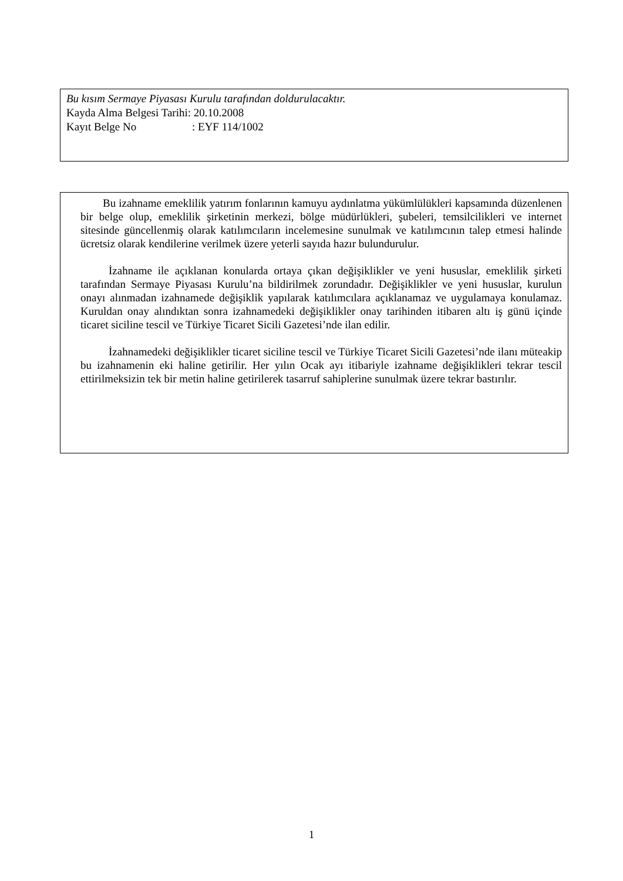Bu kısım Sermaye Piyasası Kurulu tarafından doldurulacaktır.
Kayda Alma Belgesi Tarihi: 20.10.2008
Kayıt Belge No : EYF 114/1002
Bu izahname emeklilik yatırım fonlarının kamuyu aydınlatma yükümlülükleri kapsamında düzenlenen bir belge olup, emeklilik şirketinin merkezi, bölge müdürlükleri, şubeleri, temsilcilikleri ve internet sitesinde güncellenmiş olarak katılımcıların incelemesine sunulmak ve katılımcının talep etmesi halinde ücretsiz olarak kendilerine verilmek üzere yeterli sayıda hazır bulundurulur.
İzahname ile açıklanan konularda ortaya çıkan değişiklikler ve yeni hususlar, emeklilik şirketi tarafından Sermaye Piyasası Kurulu’na bildirilmek zorundadır. Değişiklikler ve yeni hususlar, kurulun onayı alınmadan izahnamede değişiklik yapılarak katılımcılara açıklanamaz ve uygulamaya konulamaz. Kuruldan onay alındıktan sonra izahnamedeki değişiklikler onay tarihinden itibaren altı iş günü içinde ticaret siciline tescil ve Türkiye Ticaret Sicili Gazetesi’nde ilan edilir.
İzahnamedeki değişiklikler ticaret siciline tescil ve Türkiye Ticaret Sicili Gazetesi’nde ilanı müteakip bu izahnamenin eki haline getirilir. Her yılın Ocak ayı itibariyle izahname değişiklikleri tekrar tescil ettirilmeksizin tek bir metin haline getirilerek tasarruf sahiplerine sunulmak üzere tekrar bastırılır.
1